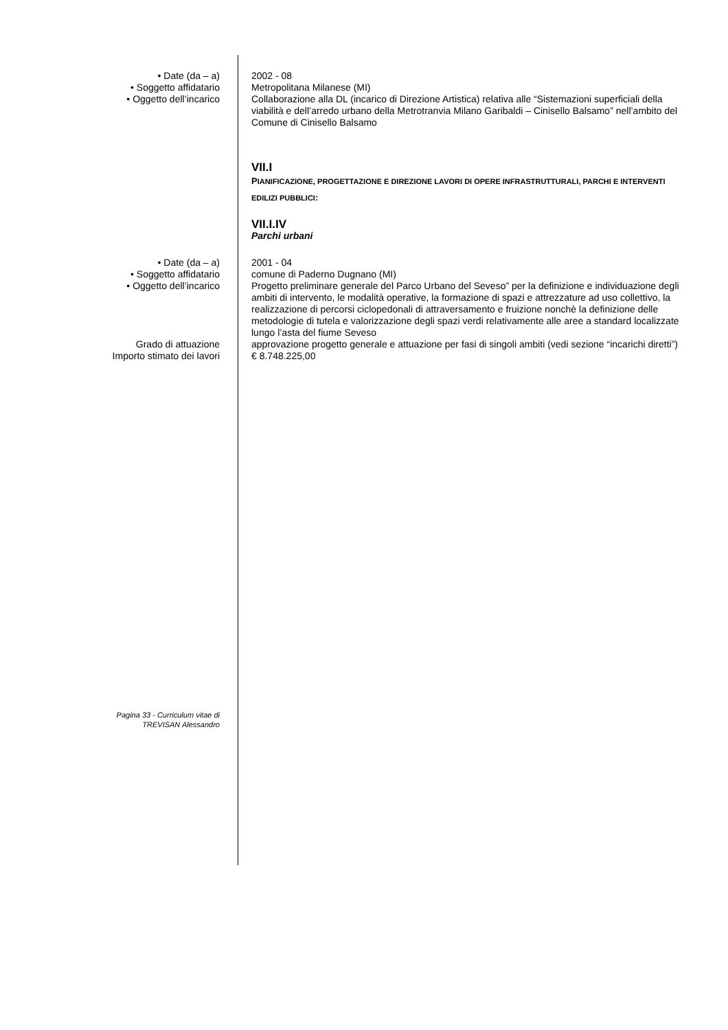• Date (da – a) 2002 - 08
• Soggetto affidatario Metropolitana Milanese (MI)
• Oggetto dell’incarico Collaborazione alla DL (incarico di Direzione Artistica) relativa alle “Sistemazioni superficiali della viabilità e dell’arredo urbano della Metrotranvia Milano Garibaldi – Cinisello Balsamo” nell’ambito del Comune di Cinisello Balsamo
VII.I
PIANIFICAZIONE, PROGETTAZIONE E DIREZIONE LAVORI DI OPERE INFRASTRUTTURALI, PARCHI E INTERVENTI EDILIZI PUBBLICI:
VII.I.IV
Parchi urbani
• Date (da – a) 2001 - 04
• Soggetto affidatario comune di Paderno Dugnano (MI)
• Oggetto dell’incarico Progetto preliminare generale del Parco Urbano del Seveso” per la definizione e individuazione degli ambiti di intervento, le modalità operative, la formazione di spazi e attrezzature ad uso collettivo, la realizzazione di percorsi ciclopedonali di attraversamento e fruizione nonchè la definizione delle metodologie di tutela e valorizzazione degli spazi verdi relativamente alle aree a standard localizzate lungo l’asta del fiume Seveso
Grado di attuazione approvazione progetto generale e attuazione per fasi di singoli ambiti (vedi sezione “incarichi diretti”)
Importo stimato dei lavori € 8.748.225,00
Pagina 33 - Curriculum vitae di
TREVISAN Alessandro